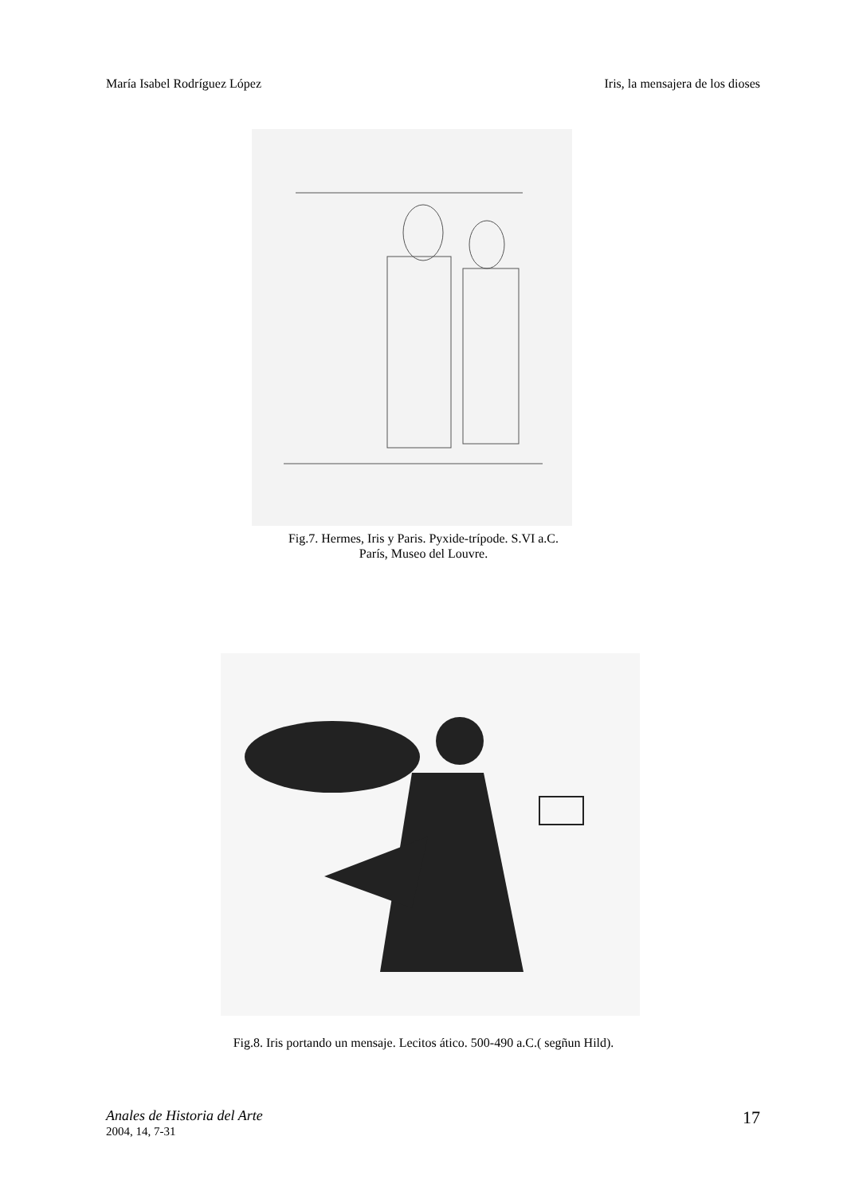María Isabel Rodríguez López Iris, la mensajera de los dioses
Fig.7. Hermes, Iris y Paris. Pyxide-trípode. S.VI a.C.
París, Museo del Louvre.
Fig.8. Iris portando un mensaje. Lecitos ático. 500-490 a.C.( segñun Hild).
Anales de Historia del Arte
2004, 14, 7-31
17